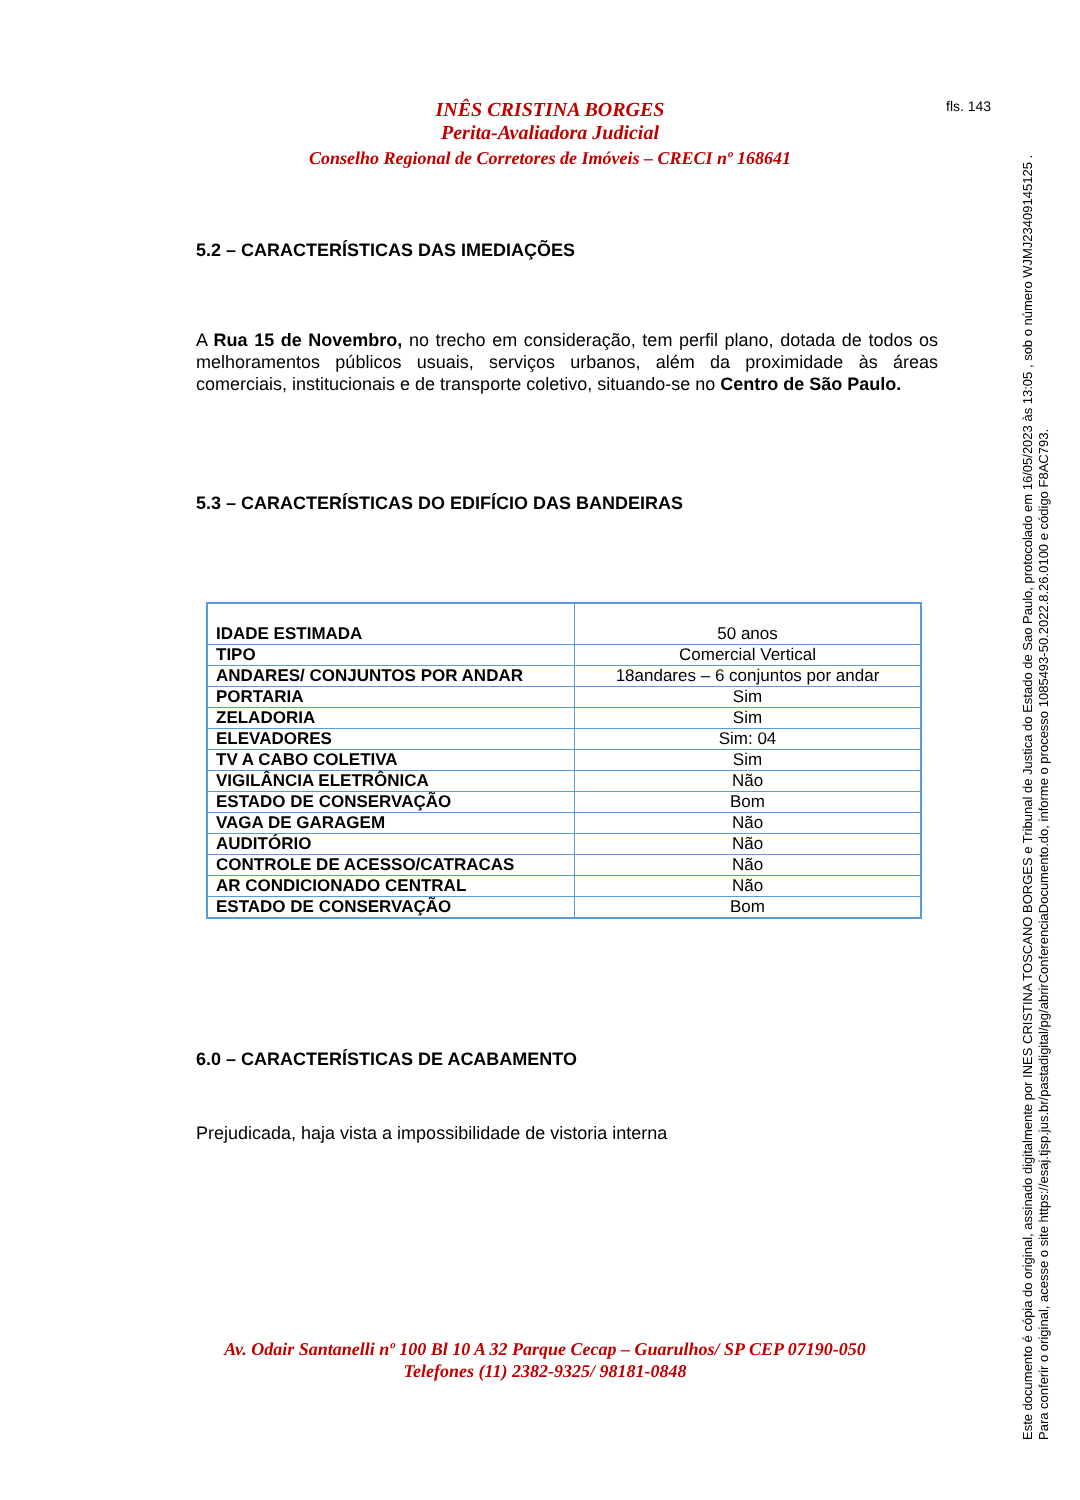INÊS CRISTINA BORGES
Perita-Avaliadora Judicial
Conselho Regional de Corretores de Imóveis – CRECI nº 168641
fls. 143
5.2 – CARACTERÍSTICAS DAS IMEDIAÇÕES
A Rua 15 de Novembro, no trecho em consideração, tem perfil plano, dotada de todos os melhoramentos públicos usuais, serviços urbanos, além da proximidade às áreas comerciais, institucionais e de transporte coletivo, situando-se no Centro de São Paulo.
5.3 – CARACTERÍSTICAS DO EDIFÍCIO DAS BANDEIRAS
| IDADE ESTIMADA | 50 anos |
| TIPO | Comercial Vertical |
| ANDARES/ CONJUNTOS POR ANDAR | 18andares – 6 conjuntos por andar |
| PORTARIA | Sim |
| ZELADORIA | Sim |
| ELEVADORES | Sim: 04 |
| TV A CABO COLETIVA | Sim |
| VIGILÂNCIA ELETRÔNICA | Não |
| ESTADO DE CONSERVAÇÃO | Bom |
| VAGA DE GARAGEM | Não |
| AUDITÓRIO | Não |
| CONTROLE DE ACESSO/CATRACAS | Não |
| AR CONDICIONADO CENTRAL | Não |
| ESTADO DE CONSERVAÇÃO | Bom |
6.0 – CARACTERÍSTICAS DE ACABAMENTO
Prejudicada, haja vista a impossibilidade de vistoria interna
Av. Odair Santanelli nº 100 Bl 10 A 32 Parque Cecap – Guarulhos/ SP CEP 07190-050
Telefones (11) 2382-9325/ 98181-0848
Este documento é cópia do original, assinado digitalmente por INES CRISTINA TOSCANO BORGES e Tribunal de Justica do Estado de Sao Paulo, protocolado em 16/05/2023 às 13:05 , sob o número WJMJ23409145125 .
Para conferir o original, acesse o site https://esaj.tjsp.jus.br/pastadigital/pg/abrirConferenciaDocumento.do, informe o processo 1085493-50.2022.8.26.0100 e código F8AC793.